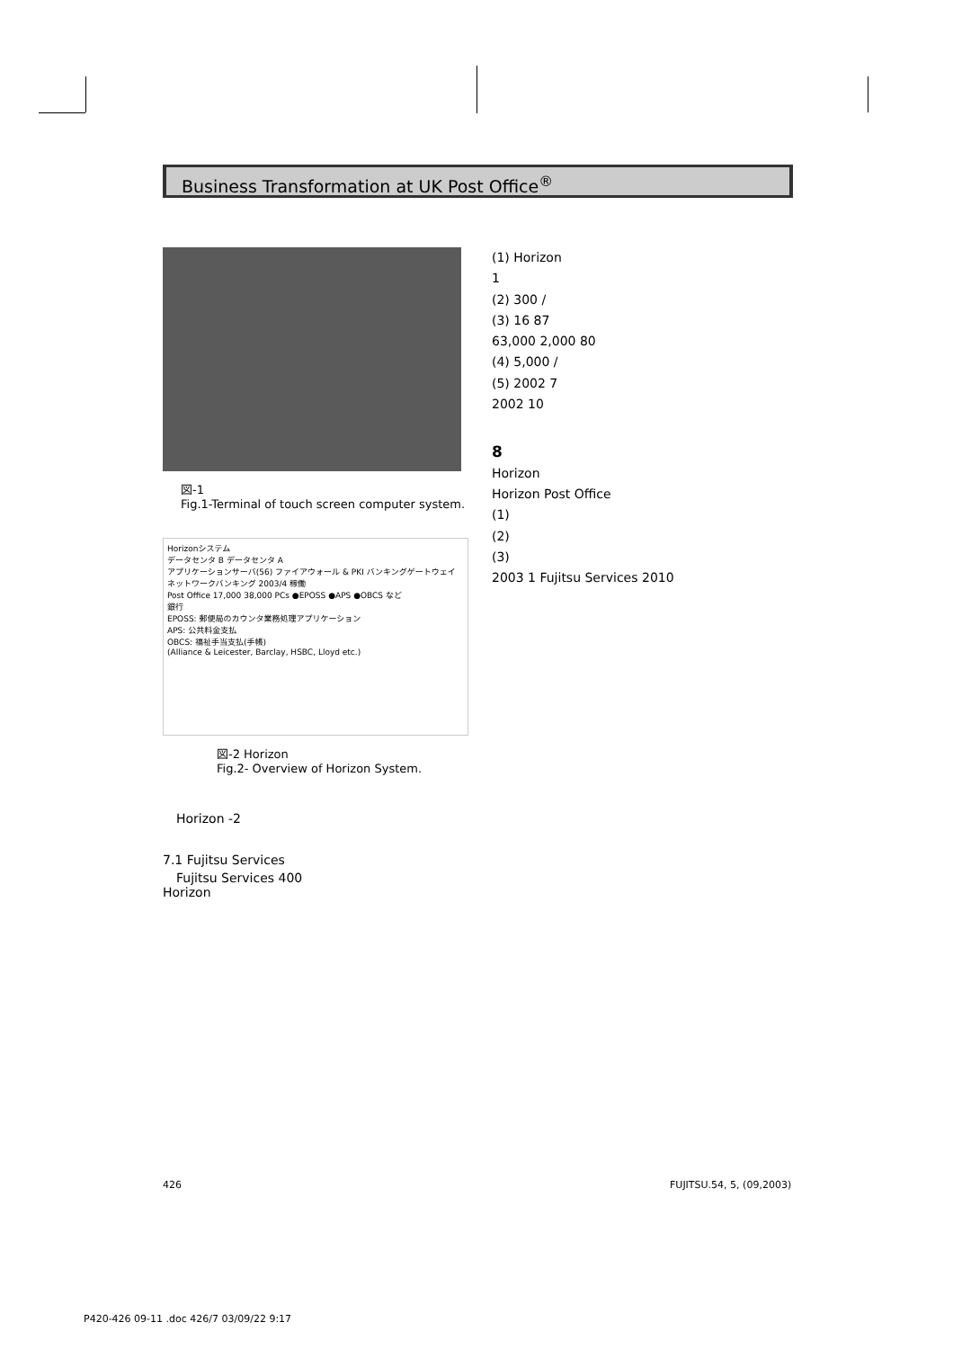Business Transformation at UK Post Office<sup>®</sup>
図-1
Fig.1-Terminal of touch screen computer system.
Horizonシステム
データセンタ B データセンタ A
アプリケーションサーバ(56) ファイアウォール & PKI バンキングゲートウェイ
ネットワークバンキング 2003/4 稼働
Post Office 17,000 38,000 PCs ●EPOSS ●APS ●OBCS など
銀行
EPOSS: 郵便局のカウンタ業務処理アプリケーション
APS: 公共料金支払
OBCS: 福祉手当支払(手帳)
(Alliance & Leicester, Barclay, HSBC, Lloyd etc.)
図-2 Horizon
Fig.2- Overview of Horizon System.
Horizon -2
7.1 Fujitsu Services
Fujitsu Services 400
Horizon
(1) Horizon
1
(2) 300 /
(3) 16 87
63,000 2,000 80
(4) 5,000 /
(5) 2002 7
2002 10
8
Horizon
Horizon Post Office
(1)
(2)
(3)
2003 1 Fujitsu Services 2010
426 FUJITSU.54, 5, (09,2003)
P420-426 09-11 .doc 426/7 03/09/22 9:17